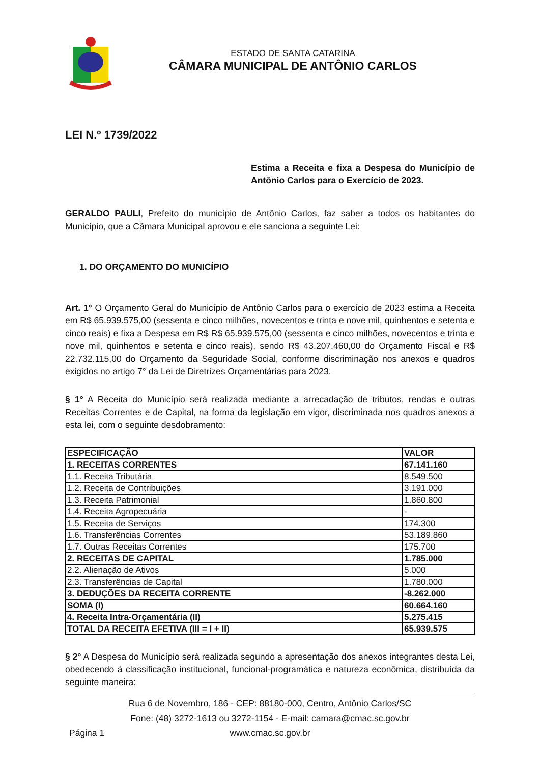ESTADO DE SANTA CATARINA
CÂMARA MUNICIPAL DE ANTÔNIO CARLOS
LEI N.º 1739/2022
Estima a Receita e fixa a Despesa do Município de Antônio Carlos para o Exercício de 2023.
GERALDO PAULI, Prefeito do município de Antônio Carlos, faz saber a todos os habitantes do Município, que a Câmara Municipal aprovou e ele sanciona a seguinte Lei:
1. DO ORÇAMENTO DO MUNICÍPIO
Art. 1° O Orçamento Geral do Município de Antônio Carlos para o exercício de 2023 estima a Receita em R$ 65.939.575,00 (sessenta e cinco milhões, novecentos e trinta e nove mil, quinhentos e setenta e cinco reais) e fixa a Despesa em R$ R$ 65.939.575,00 (sessenta e cinco milhões, novecentos e trinta e nove mil, quinhentos e setenta e cinco reais), sendo R$ 43.207.460,00 do Orçamento Fiscal e R$ 22.732.115,00 do Orçamento da Seguridade Social, conforme discriminação nos anexos e quadros exigidos no artigo 7° da Lei de Diretrizes Orçamentárias para 2023.
§ 1° A Receita do Município será realizada mediante a arrecadação de tributos, rendas e outras Receitas Correntes e de Capital, na forma da legislação em vigor, discriminada nos quadros anexos a esta lei, com o seguinte desdobramento:
| ESPECIFICAÇÃO | VALOR |
| 1. RECEITAS CORRENTES | 67.141.160 |
| 1.1. Receita Tributária | 8.549.500 |
| 1.2. Receita de Contribuições | 3.191.000 |
| 1.3. Receita Patrimonial | 1.860.800 |
| 1.4. Receita Agropecuária | - |
| 1.5. Receita de Serviços | 174.300 |
| 1.6. Transferências Correntes | 53.189.860 |
| 1.7. Outras Receitas Correntes | 175.700 |
| 2. RECEITAS DE CAPITAL | 1.785.000 |
| 2.2. Alienação de Ativos | 5.000 |
| 2.3. Transferências de Capital | 1.780.000 |
| 3. DEDUÇÕES DA RECEITA CORRENTE | -8.262.000 |
| SOMA (I) | 60.664.160 |
| 4. Receita Intra-Orçamentária (II) | 5.275.415 |
| TOTAL DA RECEITA EFETIVA (III = I + II) | 65.939.575 |
§ 2° A Despesa do Município será realizada segundo a apresentação dos anexos integrantes desta Lei, obedecendo á classificação institucional, funcional-programática e natureza econômica, distribuída da seguinte maneira:
Rua 6 de Novembro, 186 - CEP: 88180-000, Centro, Antônio Carlos/SC
Fone: (48) 3272-1613 ou 3272-1154 - E-mail: camara@cmac.sc.gov.br
www.cmac.sc.gov.br
Página 1